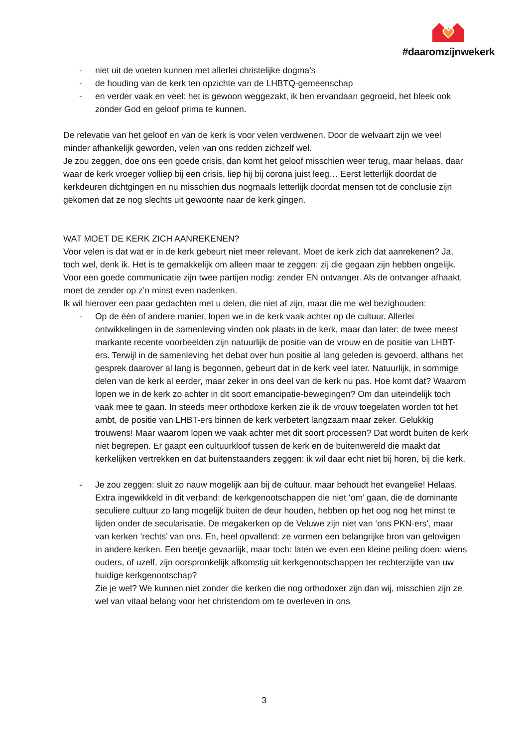#daaromzijnwekerk
- niet uit de voeten kunnen met allerlei christelijke dogma’s
- de houding van de kerk ten opzichte van de LHBTQ-gemeenschap
- en verder vaak en veel: het is gewoon weggezakt, ik ben ervandaan gegroeid, het bleek ook zonder God en geloof prima te kunnen.
De relevatie van het geloof en van de kerk is voor velen verdwenen. Door de welvaart zijn we veel minder afhankelijk geworden, velen van ons redden zichzelf wel.
Je zou zeggen, doe ons een goede crisis, dan komt het geloof misschien weer terug, maar helaas, daar waar de kerk vroeger volliep bij een crisis, liep hij bij corona juist leeg… Eerst letterlijk doordat de kerkdeuren dichtgingen en nu misschien dus nogmaals letterlijk doordat mensen tot de conclusie zijn gekomen dat ze nog slechts uit gewoonte naar de kerk gingen.
WAT MOET DE KERK ZICH AANREKENEN?
Voor velen is dat wat er in de kerk gebeurt niet meer relevant. Moet de kerk zich dat aanrekenen? Ja, toch wel, denk ik. Het is te gemakkelijk om alleen maar te zeggen: zij die gegaan zijn hebben ongelijk. Voor een goede communicatie zijn twee partijen nodig: zender EN ontvanger. Als de ontvanger afhaakt, moet de zender op z’n minst even nadenken.
Ik wil hierover een paar gedachten met u delen, die niet af zijn, maar die me wel bezighouden:
- Op de één of andere manier, lopen we in de kerk vaak achter op de cultuur. Allerlei ontwikkelingen in de samenleving vinden ook plaats in de kerk, maar dan later: de twee meest markante recente voorbeelden zijn natuurlijk de positie van de vrouw en de positie van LHBT-ers. Terwijl in de samenleving het debat over hun positie al lang geleden is gevoerd, althans het gesprek daarover al lang is begonnen, gebeurt dat in de kerk veel later. Natuurlijk, in sommige delen van de kerk al eerder, maar zeker in ons deel van de kerk nu pas. Hoe komt dat? Waarom lopen we in de kerk zo achter in dit soort emancipatie-bewegingen? Om dan uiteindelijk toch vaak mee te gaan. In steeds meer orthodoxe kerken zie ik de vrouw toegelaten worden tot het ambt, de positie van LHBT-ers binnen de kerk verbetert langzaam maar zeker. Gelukkig trouwens! Maar waarom lopen we vaak achter met dit soort processen? Dat wordt buiten de kerk niet begrepen. Er gaapt een cultuurkloof tussen de kerk en de buitenwereld die maakt dat kerkelijken vertrekken en dat buitenstaanders zeggen: ik wil daar echt niet bij horen, bij die kerk.
- Je zou zeggen: sluit zo nauw mogelijk aan bij de cultuur, maar behoudt het evangelie! Helaas. Extra ingewikkeld in dit verband: de kerkgenootschappen die niet ‘om’ gaan, die de dominante seculiere cultuur zo lang mogelijk buiten de deur houden, hebben op het oog nog het minst te lijden onder de secularisatie. De megakerken op de Veluwe zijn niet van ‘ons PKN-ers’, maar van kerken ‘rechts’ van ons. En, heel opvallend: ze vormen een belangrijke bron van gelovigen in andere kerken. Een beetje gevaarlijk, maar toch: laten we even een kleine peiling doen: wiens ouders, of uzelf, zijn oorspronkelijk afkomstig uit kerkgenootschappen ter rechterzijde van uw huidige kerkgenootschap?
Zie je wel? We kunnen niet zonder die kerken die nog orthodoxer zijn dan wij, misschien zijn ze wel van vitaal belang voor het christendom om te overleven in ons
3